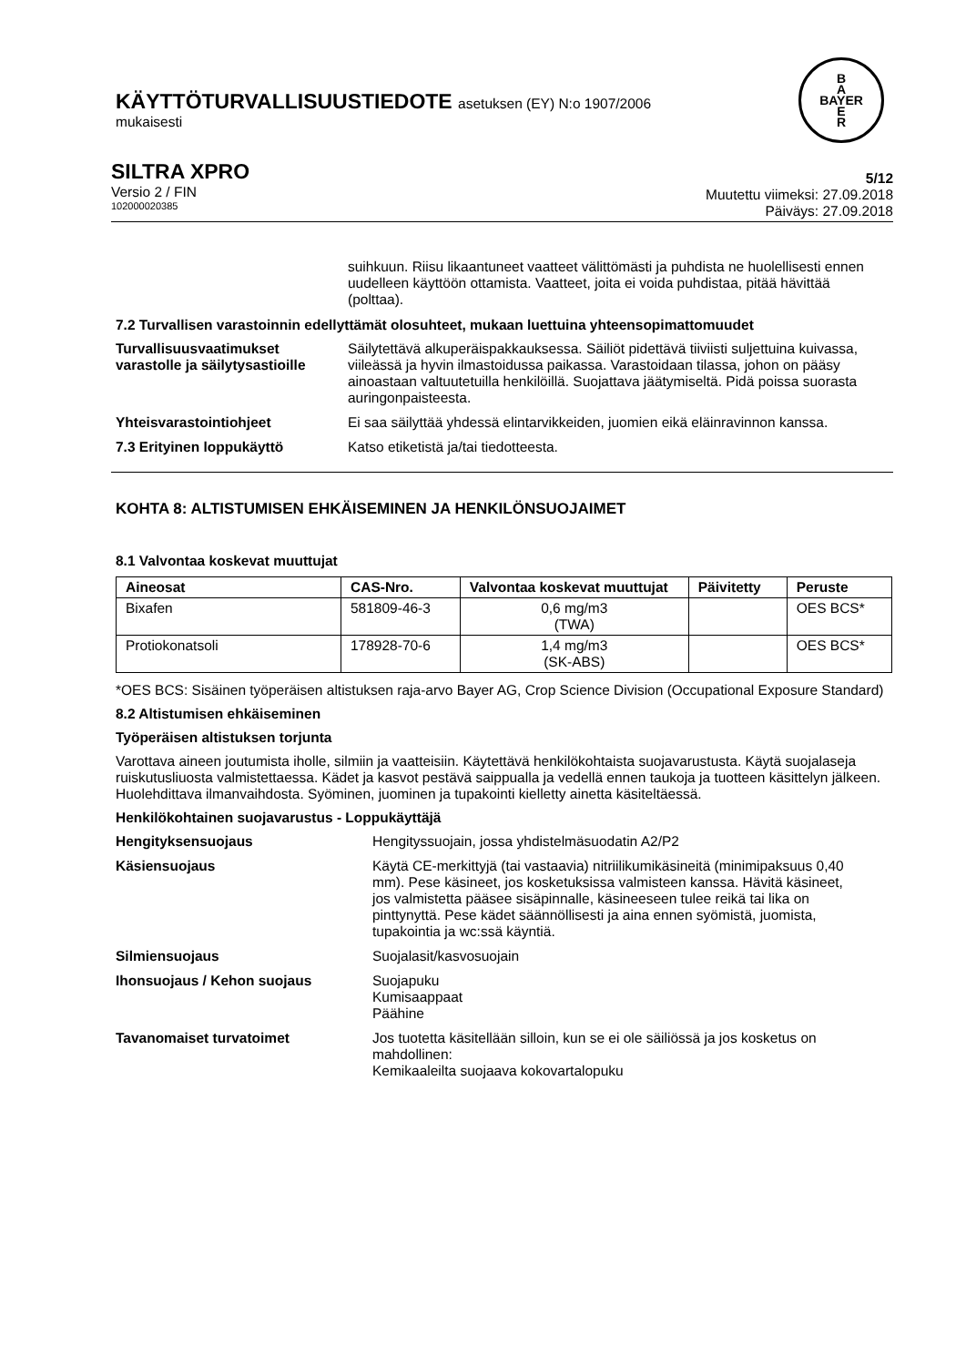KÄYTTÖTURVALLISUUSTIEDOTE asetuksen (EY) N:o 1907/2006
mukaisesti
B
A
BAYER
E
R
SILTRA XPRO
Versio 2 / FIN
102000020385
5/12
Muutettu viimeksi: 27.09.2018
Päiväys: 27.09.2018
suihkuun. Riisu likaantuneet vaatteet välittömästi ja puhdista ne huolellisesti ennen uudelleen käyttöön ottamista. Vaatteet, joita ei voida puhdistaa, pitää hävittää (polttaa).
7.2 Turvallisen varastoinnin edellyttämät olosuhteet, mukaan luettuina yhteensopimattomuudet
Turvallisuusvaatimukset varastolle ja säilytysastioille
Säilytettävä alkuperäispakkauksessa. Säiliöt pidettävä tiiviisti suljettuina kuivassa, viileässä ja hyvin ilmastoidussa paikassa. Varastoidaan tilassa, johon on pääsy ainoastaan valtuutetuilla henkilöillä. Suojattava jäätymiseltä. Pidä poissa suorasta auringonpaisteesta.
Yhteisvarastointiohjeet Ei saa säilyttää yhdessä elintarvikkeiden, juomien eikä eläinravinnon kanssa.
7.3 Erityinen loppukäyttö Katso etiketistä ja/tai tiedotteesta.
KOHTA 8: ALTISTUMISEN EHKÄISEMINEN JA HENKILÖNSUOJAIMET
8.1 Valvontaa koskevat muuttujat
| Aineosat | CAS-Nro. | Valvontaa koskevat muuttujat | Päivitetty | Peruste |
| --- | --- | --- | --- | --- |
| Bixafen | 581809-46-3 | 0,6 mg/m3 (TWA) | | OES BCS* |
| Protiokonatsoli | 178928-70-6 | 1,4 mg/m3 (SK-ABS) | | OES BCS* |
*OES BCS: Sisäinen työperäisen altistuksen raja-arvo Bayer AG, Crop Science Division (Occupational Exposure Standard)
8.2 Altistumisen ehkäiseminen
Työperäisen altistuksen torjunta
Varottava aineen joutumista iholle, silmiin ja vaatteisiin. Käytettävä henkilökohtaista suojavarustusta. Käytä suojalaseja ruiskutusliuosta valmistettaessa. Kädet ja kasvot pestävä saippualla ja vedellä ennen taukoja ja tuotteen käsittelyn jälkeen. Huolehdittava ilmanvaihdosta. Syöminen, juominen ja tupakointi kielletty ainetta käsiteltäessä.
Henkilökohtainen suojavarustus - Loppukäyttäjä
Hengityksensuojaus Hengityssuojain, jossa yhdistelmäsuodatin A2/P2
Käsiensuojaus Käytä CE-merkittyjä (tai vastaavia) nitriilikumikäsineitä (minimipaksuus 0,40 mm). Pese käsineet, jos kosketuksissa valmisteen kanssa. Hävitä käsineet, jos valmistetta pääsee sisäpinnalle, käsineeseen tulee reikä tai lika on pinttynyttä. Pese kädet säännöllisesti ja aina ennen syömistä, juomista, tupakointia ja wc:ssä käyntiä.
Silmiensuojaus Suojalasit/kasvosuojain
Ihonsuojaus / Kehon suojaus Suojapuku
Kumisaappaat
Päähine
Tavanomaiset turvatoimet Jos tuotetta käsitellään silloin, kun se ei ole säiliössä ja jos kosketus on mahdollinen:
Kemikaaleilta suojaava kokovartalopuku